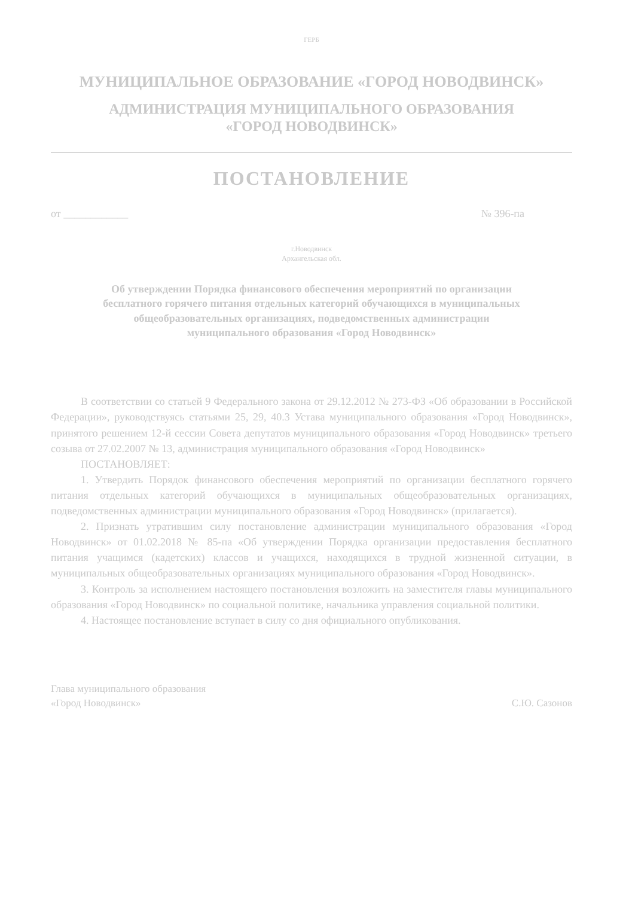ГЕРБ
МУНИЦИПАЛЬНОЕ ОБРАЗОВАНИЕ «ГОРОД НОВОДВИНСК»
АДМИНИСТРАЦИЯ МУНИЦИПАЛЬНОГО ОБРАЗОВАНИЯ
«ГОРОД НОВОДВИНСК»
ПОСТАНОВЛЕНИЕ
от ____________ № 396-па
г.Новодвинск
Архангельская обл.
Об утверждении Порядка финансового обеспечения мероприятий по организации бесплатного горячего питания отдельных категорий обучающихся в муниципальных общеобразовательных организациях, подведомственных администрации муниципального образования «Город Новодвинск»
В соответствии со статьей 9 Федерального закона от 29.12.2012 № 273-ФЗ «Об образовании в Российской Федерации», руководствуясь статьями 25, 29, 40.3 Устава муниципального образования «Город Новодвинск», принятого решением 12-й сессии Совета депутатов муниципального образования «Город Новодвинск» третьего созыва от 27.02.2007 № 13, администрация муниципального образования «Город Новодвинск»
ПОСТАНОВЛЯЕТ:
1. Утвердить Порядок финансового обеспечения мероприятий по организации бесплатного горячего питания отдельных категорий обучающихся в муниципальных общеобразовательных организациях, подведомственных администрации муниципального образования «Город Новодвинск» (прилагается).
2. Признать утратившим силу постановление администрации муниципального образования «Город Новодвинск» от 01.02.2018 № 85-па «Об утверждении Порядка организации предоставления бесплатного питания учащимся (кадетских) классов и учащихся, находящихся в трудной жизненной ситуации, в муниципальных общеобразовательных организациях муниципального образования «Город Новодвинск».
3. Контроль за исполнением настоящего постановления возложить на заместителя главы муниципального образования «Город Новодвинск» по социальной политике, начальника управления социальной политики.
4. Настоящее постановление вступает в силу со дня официального опубликования.
Глава муниципального образования
«Город Новодвинск»
С.Ю. Сазонов